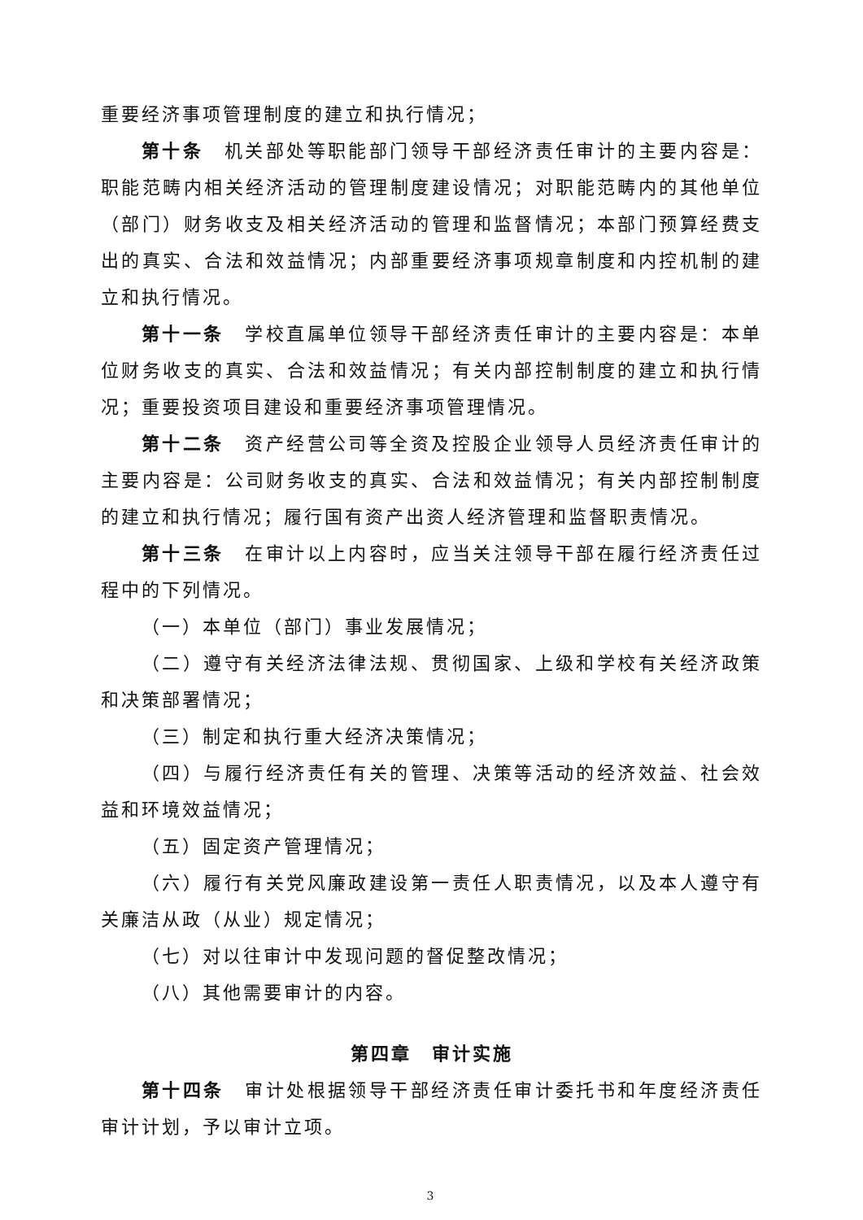重要经济事项管理制度的建立和执行情况；
第十条　机关部处等职能部门领导干部经济责任审计的主要内容是：职能范畴内相关经济活动的管理制度建设情况；对职能范畴内的其他单位（部门）财务收支及相关经济活动的管理和监督情况；本部门预算经费支出的真实、合法和效益情况；内部重要经济事项规章制度和内控机制的建立和执行情况。
第十一条　学校直属单位领导干部经济责任审计的主要内容是：本单位财务收支的真实、合法和效益情况；有关内部控制制度的建立和执行情况；重要投资项目建设和重要经济事项管理情况。
第十二条　资产经营公司等全资及控股企业领导人员经济责任审计的主要内容是：公司财务收支的真实、合法和效益情况；有关内部控制制度的建立和执行情况；履行国有资产出资人经济管理和监督职责情况。
第十三条　在审计以上内容时，应当关注领导干部在履行经济责任过程中的下列情况。
（一）本单位（部门）事业发展情况；
（二）遵守有关经济法律法规、贯彻国家、上级和学校有关经济政策和决策部署情况；
（三）制定和执行重大经济决策情况；
（四）与履行经济责任有关的管理、决策等活动的经济效益、社会效益和环境效益情况；
（五）固定资产管理情况；
（六）履行有关党风廉政建设第一责任人职责情况，以及本人遵守有关廉洁从政（从业）规定情况；
（七）对以往审计中发现问题的督促整改情况；
（八）其他需要审计的内容。
第四章　审计实施
第十四条　审计处根据领导干部经济责任审计委托书和年度经济责任审计计划，予以审计立项。
3